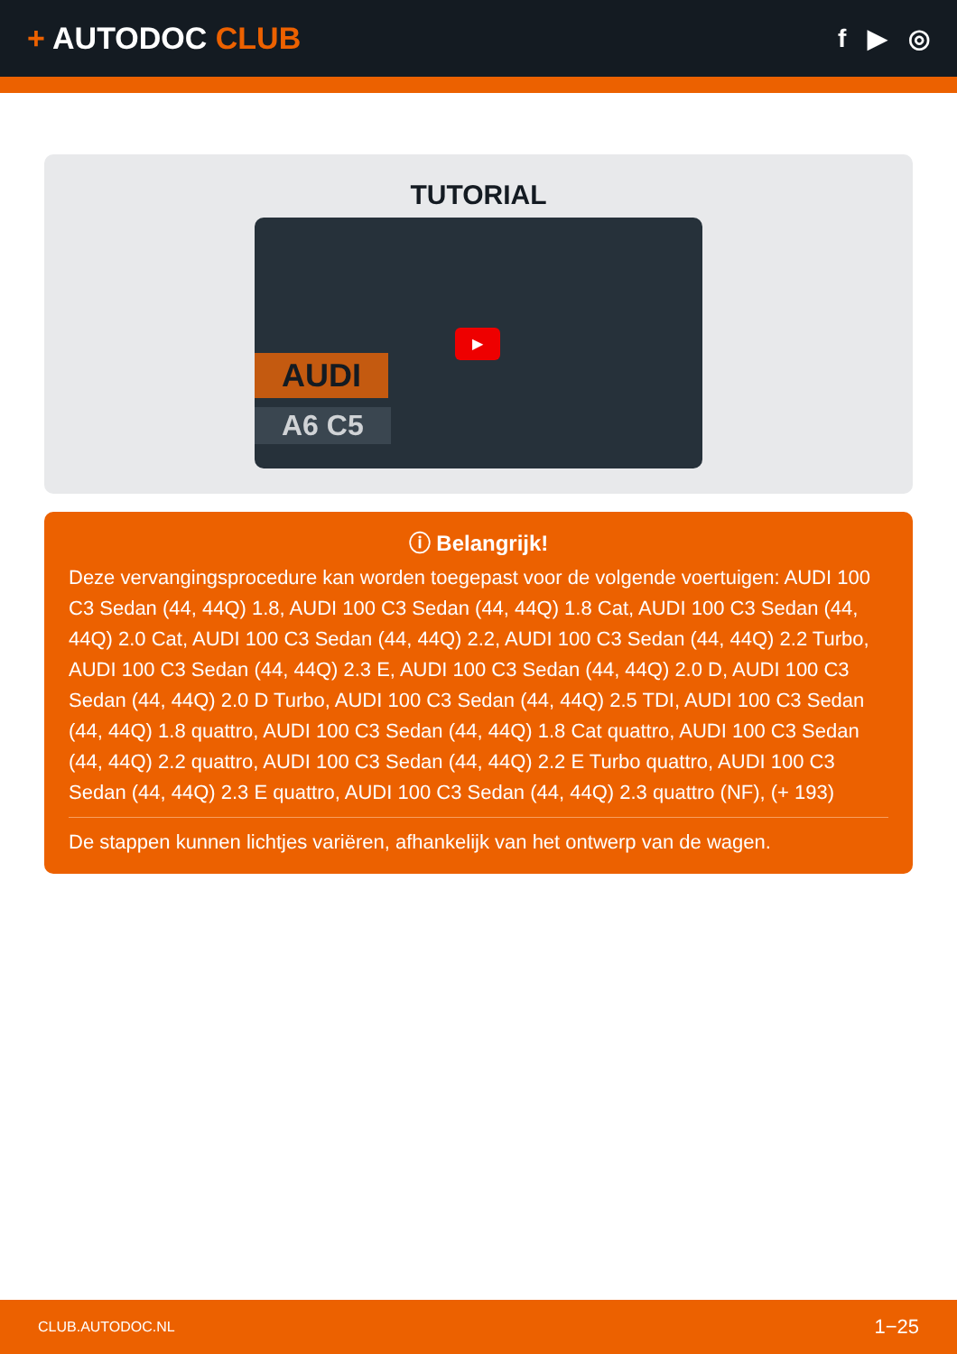+ AUTODOC CLUB
f ▶ ◎
TUTORIAL
AUDI
A6 C5
▶
ⓘ Belangrijk!
Deze vervangingsprocedure kan worden toegepast voor de volgende voertuigen: AUDI 100 C3 Sedan (44, 44Q) 1.8, AUDI 100 C3 Sedan (44, 44Q) 1.8 Cat, AUDI 100 C3 Sedan (44, 44Q) 2.0 Cat, AUDI 100 C3 Sedan (44, 44Q) 2.2, AUDI 100 C3 Sedan (44, 44Q) 2.2 Turbo, AUDI 100 C3 Sedan (44, 44Q) 2.3 E, AUDI 100 C3 Sedan (44, 44Q) 2.0 D, AUDI 100 C3 Sedan (44, 44Q) 2.0 D Turbo, AUDI 100 C3 Sedan (44, 44Q) 2.5 TDI, AUDI 100 C3 Sedan (44, 44Q) 1.8 quattro, AUDI 100 C3 Sedan (44, 44Q) 1.8 Cat quattro, AUDI 100 C3 Sedan (44, 44Q) 2.2 quattro, AUDI 100 C3 Sedan (44, 44Q) 2.2 E Turbo quattro, AUDI 100 C3 Sedan (44, 44Q) 2.3 E quattro, AUDI 100 C3 Sedan (44, 44Q) 2.3 quattro (NF), (+ 193)
De stappen kunnen lichtjes variëren, afhankelijk van het ontwerp van de wagen.
CLUB.AUTODOC.NL 1−25